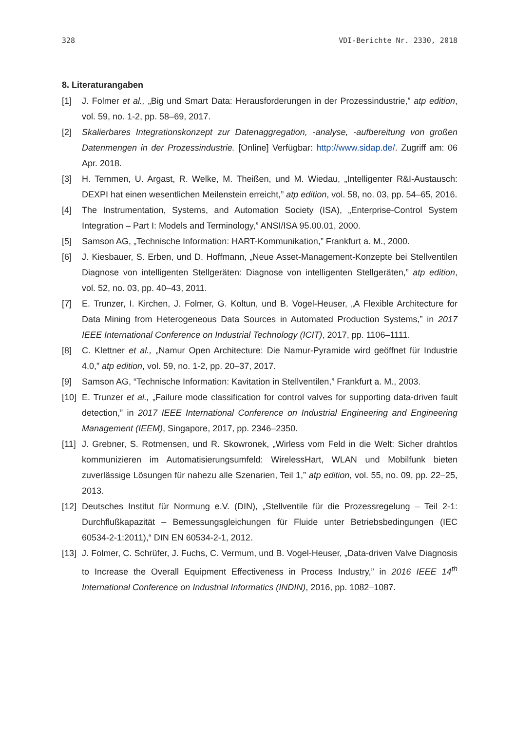328 VDI-Berichte Nr. 2330, 2018
8. Literaturangaben
[1] J. Folmer et al., „Big und Smart Data: Herausforderungen in der Prozessindustrie,” atp edition, vol. 59, no. 1-2, pp. 58–69, 2017.
[2] Skalierbares Integrationskonzept zur Datenaggregation, -analyse, -aufbereitung von großen Datenmengen in der Prozessindustrie. [Online] Verfügbar: http://www.sidap.de/. Zugriff am: 06 Apr. 2018.
[3] H. Temmen, U. Argast, R. Welke, M. Theißen, und M. Wiedau, „Intelligenter R&I-Austausch: DEXPI hat einen wesentlichen Meilenstein erreicht,” atp edition, vol. 58, no. 03, pp. 54–65, 2016.
[4] The Instrumentation, Systems, and Automation Society (ISA), „Enterprise-Control System Integration – Part I: Models and Terminology,” ANSI/ISA 95.00.01, 2000.
[5] Samson AG, „Technische Information: HART-Kommunikation,” Frankfurt a. M., 2000.
[6] J. Kiesbauer, S. Erben, und D. Hoffmann, „Neue Asset-Management-Konzepte bei Stellventilen Diagnose von intelligenten Stellgeräten: Diagnose von intelligenten Stellgeräten,” atp edition, vol. 52, no. 03, pp. 40–43, 2011.
[7] E. Trunzer, I. Kirchen, J. Folmer, G. Koltun, und B. Vogel-Heuser, „A Flexible Architecture for Data Mining from Heterogeneous Data Sources in Automated Production Systems,” in 2017 IEEE International Conference on Industrial Technology (ICIT), 2017, pp. 1106–1111.
[8] C. Klettner et al., „Namur Open Architecture: Die Namur-Pyramide wird geöffnet für Industrie 4.0,” atp edition, vol. 59, no. 1-2, pp. 20–37, 2017.
[9] Samson AG, “Technische Information: Kavitation in Stellventilen,” Frankfurt a. M., 2003.
[10] E. Trunzer et al., „Failure mode classification for control valves for supporting data-driven fault detection,” in 2017 IEEE International Conference on Industrial Engineering and Engineering Management (IEEM), Singapore, 2017, pp. 2346–2350.
[11] J. Grebner, S. Rotmensen, und R. Skowronek, „Wirless vom Feld in die Welt: Sicher drahtlos kommunizieren im Automatisierungsumfeld: WirelessHart, WLAN und Mobilfunk bieten zuverlässige Lösungen für nahezu alle Szenarien, Teil 1,” atp edition, vol. 55, no. 09, pp. 22–25, 2013.
[12] Deutsches Institut für Normung e.V. (DIN), „Stellventile für die Prozessregelung – Teil 2-1: Durchflußkapazität – Bemessungsgleichungen für Fluide unter Betriebsbedingungen (IEC 60534-2-1:2011),“ DIN EN 60534-2-1, 2012.
[13] J. Folmer, C. Schrüfer, J. Fuchs, C. Vermum, und B. Vogel-Heuser, „Data-driven Valve Diagnosis to Increase the Overall Equipment Effectiveness in Process Industry,” in 2016 IEEE 14<sup>th</sup> International Conference on Industrial Informatics (INDIN), 2016, pp. 1082–1087.